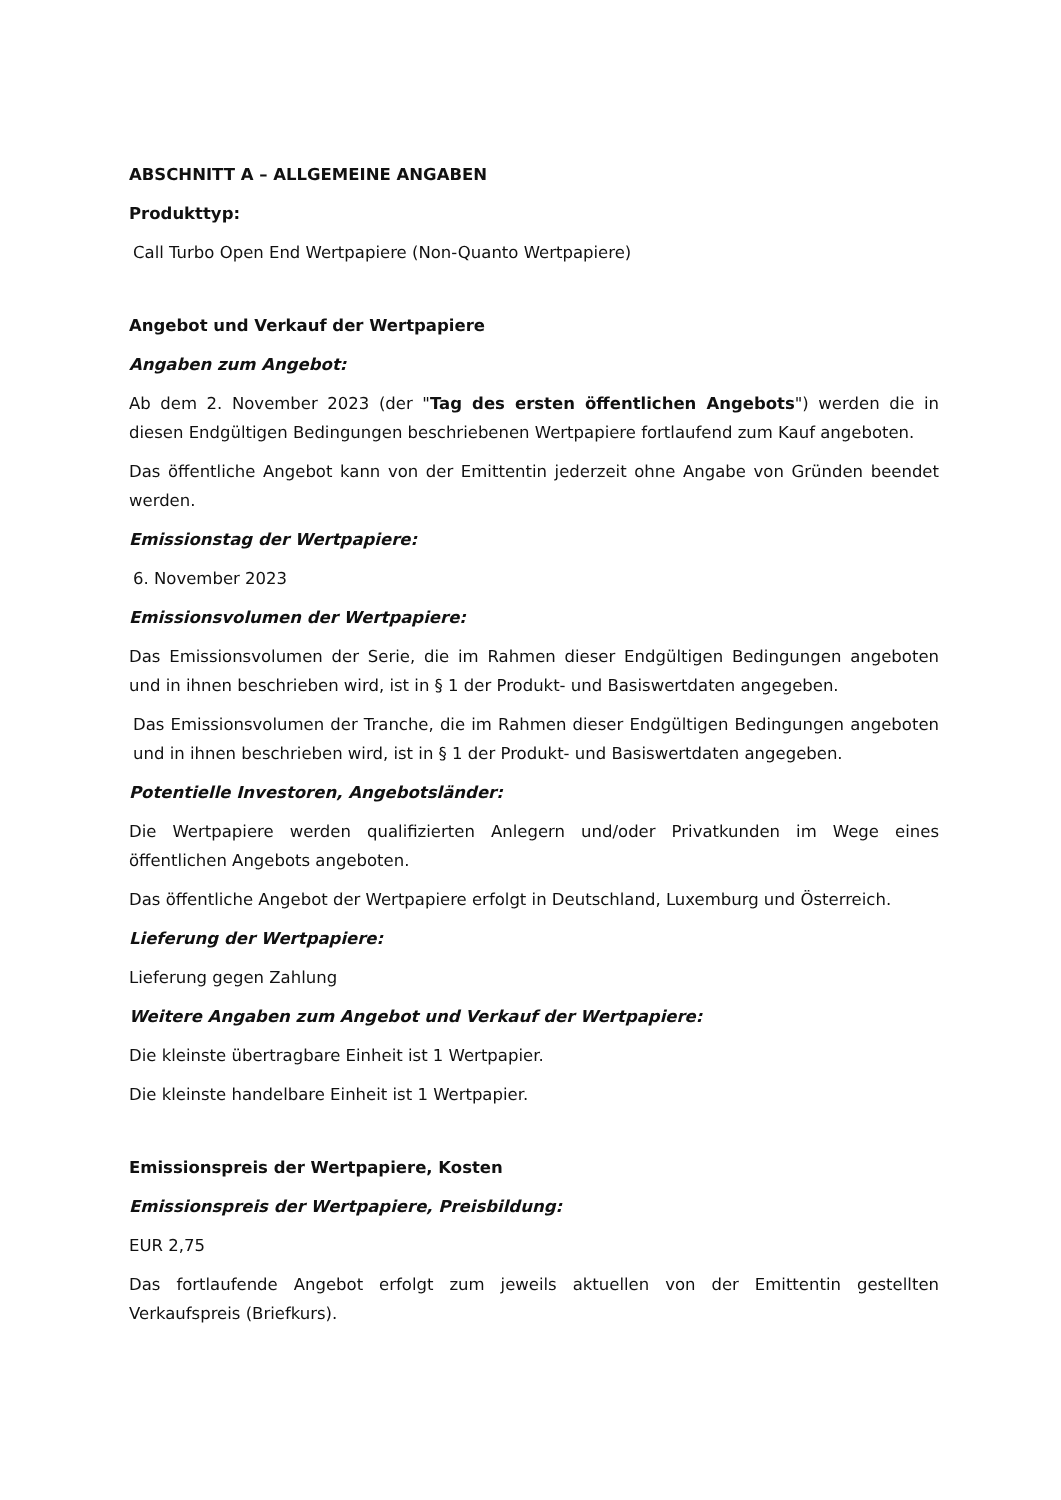ABSCHNITT A – ALLGEMEINE ANGABEN
Produkttyp:
Call Turbo Open End Wertpapiere (Non-Quanto Wertpapiere)
Angebot und Verkauf der Wertpapiere
Angaben zum Angebot:
Ab dem 2. November 2023 (der "Tag des ersten öffentlichen Angebots") werden die in diesen Endgültigen Bedingungen beschriebenen Wertpapiere fortlaufend zum Kauf angeboten.
Das öffentliche Angebot kann von der Emittentin jederzeit ohne Angabe von Gründen beendet werden.
Emissionstag der Wertpapiere:
6. November 2023
Emissionsvolumen der Wertpapiere:
Das Emissionsvolumen der Serie, die im Rahmen dieser Endgültigen Bedingungen angeboten und in ihnen beschrieben wird, ist in § 1 der Produkt- und Basiswertdaten angegeben.
Das Emissionsvolumen der Tranche, die im Rahmen dieser Endgültigen Bedingungen angeboten und in ihnen beschrieben wird, ist in § 1 der Produkt- und Basiswertdaten angegeben.
Potentielle Investoren, Angebotsländer:
Die Wertpapiere werden qualifizierten Anlegern und/oder Privatkunden im Wege eines öffentlichen Angebots angeboten.
Das öffentliche Angebot der Wertpapiere erfolgt in Deutschland, Luxemburg und Österreich.
Lieferung der Wertpapiere:
Lieferung gegen Zahlung
Weitere Angaben zum Angebot und Verkauf der Wertpapiere:
Die kleinste übertragbare Einheit ist 1 Wertpapier.
Die kleinste handelbare Einheit ist 1 Wertpapier.
Emissionspreis der Wertpapiere, Kosten
Emissionspreis der Wertpapiere, Preisbildung:
EUR 2,75
Das fortlaufende Angebot erfolgt zum jeweils aktuellen von der Emittentin gestellten Verkaufspreis (Briefkurs).